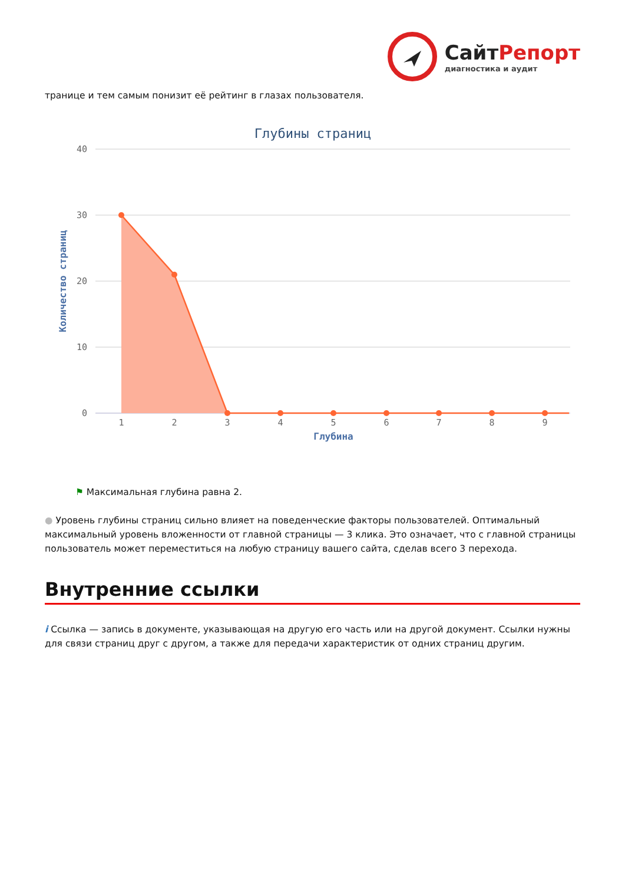СайтРепорт
диагностика и аудит
транице и тем самым понизит её рейтинг в глазах пользователя.
Глубины страниц
40
30
20
10
0
Количество страниц
1
2
3
4
5
6
7
8
9
Глубина
⚑ Максимальная глубина равна 2.
● Уровень глубины страниц сильно влияет на поведенческие факторы пользователей. Оптимальный максимальный уровень вложенности от главной страницы — 3 клика. Это означает, что с главной страницы пользователь может переместиться на любую страницу вашего сайта, сделав всего 3 перехода.
Внутренние ссылки
i Ссылка — запись в документе, указывающая на другую его часть или на другой документ. Ссылки нужны для связи страниц друг с другом, а также для передачи характеристик от одних страниц другим.